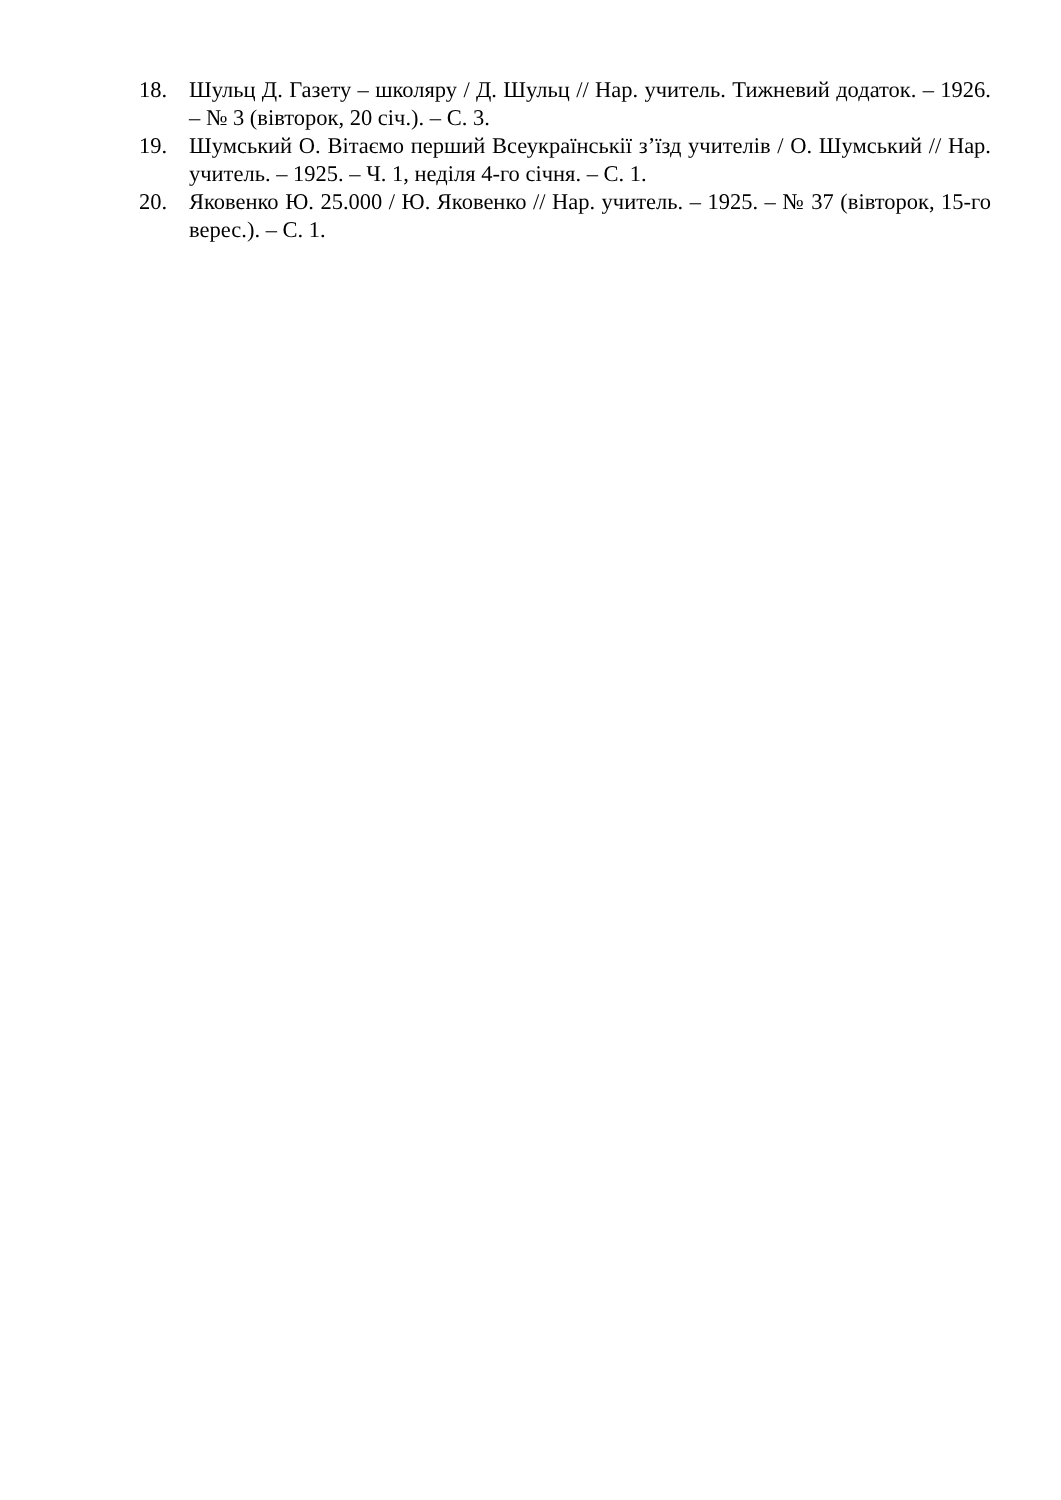18. Шульц Д. Газету – школяру / Д. Шульц // Нар. учитель. Тижневий додаток. – 1926. – № 3 (вівторок, 20 січ.). – С. 3.
19. Шумський О. Вітаємо перший Всеукраїнськії з’їзд учителів / О. Шумський // Нар. учитель. – 1925. – Ч. 1, неділя 4-го січня. – С. 1.
20. Яковенко Ю. 25.000 / Ю. Яковенко // Нар. учитель. – 1925. – № 37 (вівторок, 15-го верес.). – С. 1.